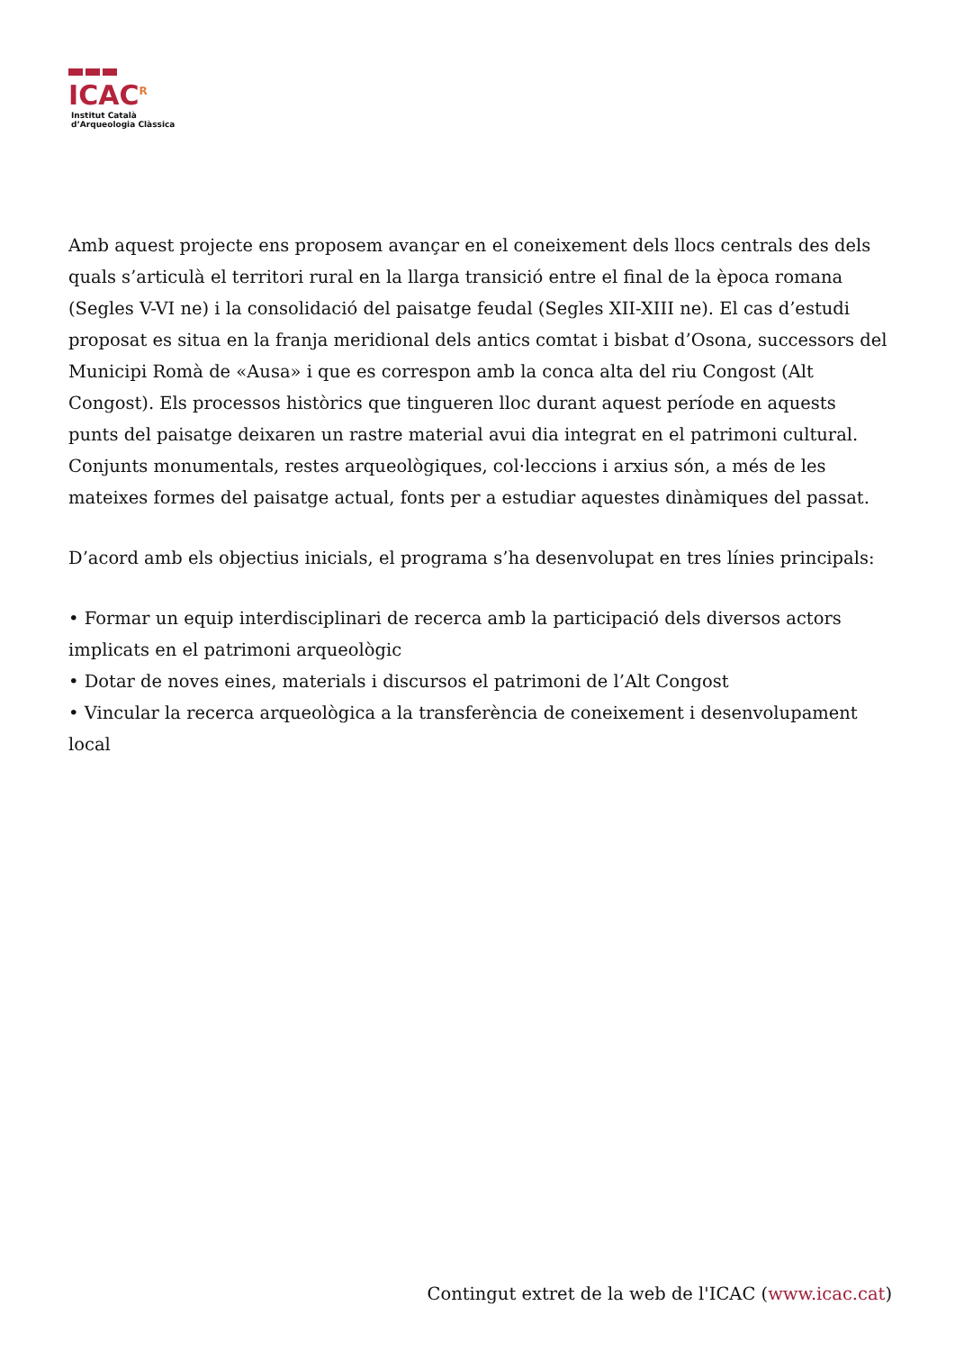ICAC<sup>R</sup>
Institut Català
d’Arqueologia Clàssica
Amb aquest projecte ens proposem avançar en el coneixement dels llocs centrals des dels quals s’articulà el territori rural en la llarga transició entre el final de la època romana (Segles V-VI ne) i la consolidació del paisatge feudal (Segles XII-XIII ne). El cas d’estudi proposat es situa en la franja meridional dels antics comtat i bisbat d’Osona, successors del Municipi Romà de «Ausa» i que es correspon amb la conca alta del riu Congost (Alt Congost). Els processos històrics que tingueren lloc durant aquest període en aquests punts del paisatge deixaren un rastre material avui dia integrat en el patrimoni cultural. Conjunts monumentals, restes arqueològiques, col·leccions i arxius són, a més de les mateixes formes del paisatge actual, fonts per a estudiar aquestes dinàmiques del passat.
D’acord amb els objectius inicials, el programa s’ha desenvolupat en tres línies principals:
• Formar un equip interdisciplinari de recerca amb la participació dels diversos actors implicats en el patrimoni arqueològic
• Dotar de noves eines, materials i discursos el patrimoni de l’Alt Congost
• Vincular la recerca arqueològica a la transferència de coneixement i desenvolupament local
Contingut extret de la web de l'ICAC (www.icac.cat)